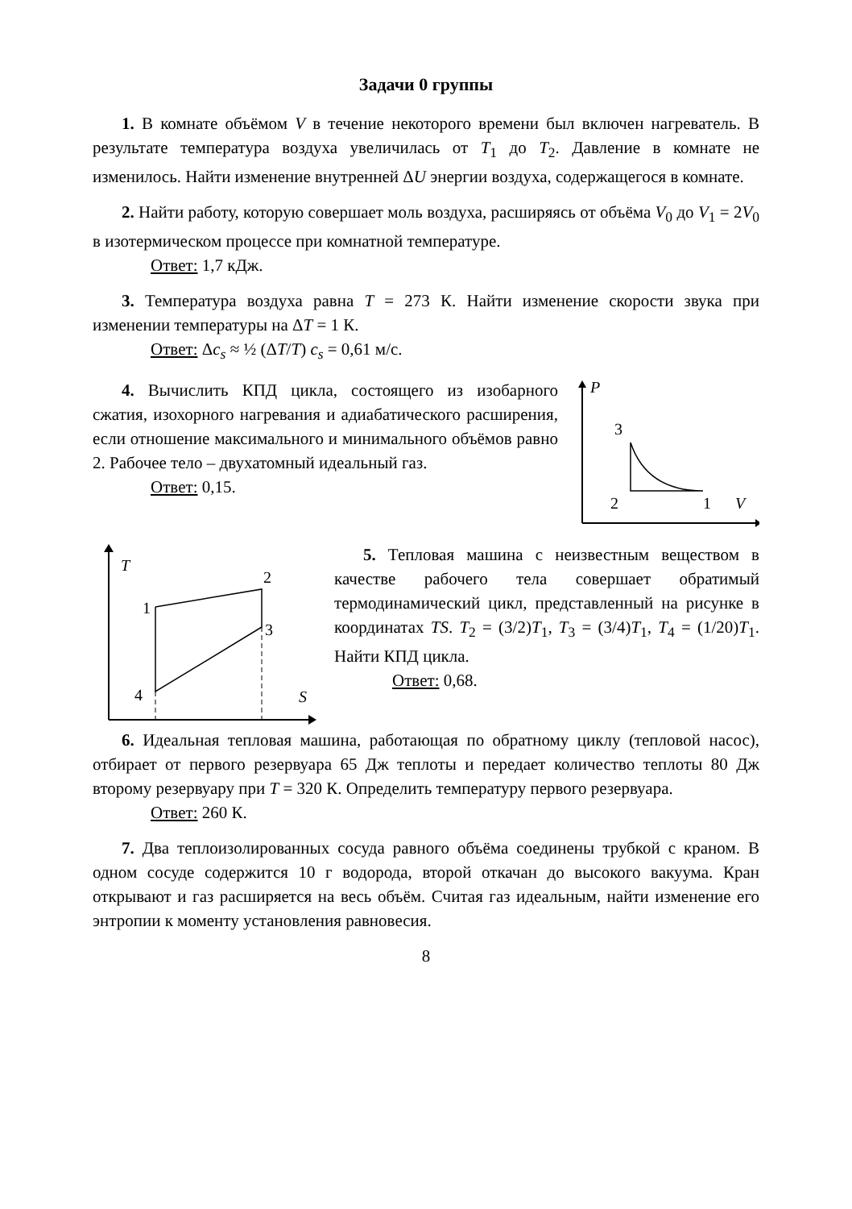Задачи 0 группы
1. В комнате объёмом V в течение некоторого времени был включен нагреватель. В результате температура воздуха увеличилась от T<sub>1</sub> до T<sub>2</sub>. Давление в комнате не изменилось. Найти изменение внутренней ΔU энергии воздуха, содержащегося в комнате.
2. Найти работу, которую совершает моль воздуха, расширяясь от объёма V<sub>0</sub> до V<sub>1</sub> = 2V<sub>0</sub> в изотермическом процессе при комнатной температуре.
Ответ: 1,7 кДж.
3. Температура воздуха равна T = 273 К. Найти изменение скорости звука при изменении температуры на ΔT = 1 К.
Ответ: Δc<sub>s</sub> ≈ ½ (ΔT/T) c<sub>s</sub> = 0,61 м/с.
4. Вычислить КПД цикла, состоящего из изобарного сжатия, изохорного нагревания и адиабатического расширения, если отношение максимального и минимального объёмов равно 2. Рабочее тело – двухатомный идеальный газ.
Ответ: 0,15.
P
3
2
1
V
T
1
2
3
4
S
5. Тепловая машина с неизвестным веществом в качестве рабочего тела совершает обратимый термодинамический цикл, представленный на рисунке в координатах TS. T<sub>2</sub> = (3/2)T<sub>1</sub>, T<sub>3</sub> = (3/4)T<sub>1</sub>, T<sub>4</sub> = (1/20)T<sub>1</sub>. Найти КПД цикла.
Ответ: 0,68.
6. Идеальная тепловая машина, работающая по обратному циклу (тепловой насос), отбирает от первого резервуара 65 Дж теплоты и передает количество теплоты 80 Дж второму резервуару при T = 320 К. Определить температуру первого резервуара.
Ответ: 260 К.
7. Два теплоизолированных сосуда равного объёма соединены трубкой с краном. В одном сосуде содержится 10 г водорода, второй откачан до высокого вакуума. Кран открывают и газ расширяется на весь объём. Считая газ идеальным, найти изменение его энтропии к моменту установления равновесия.
8